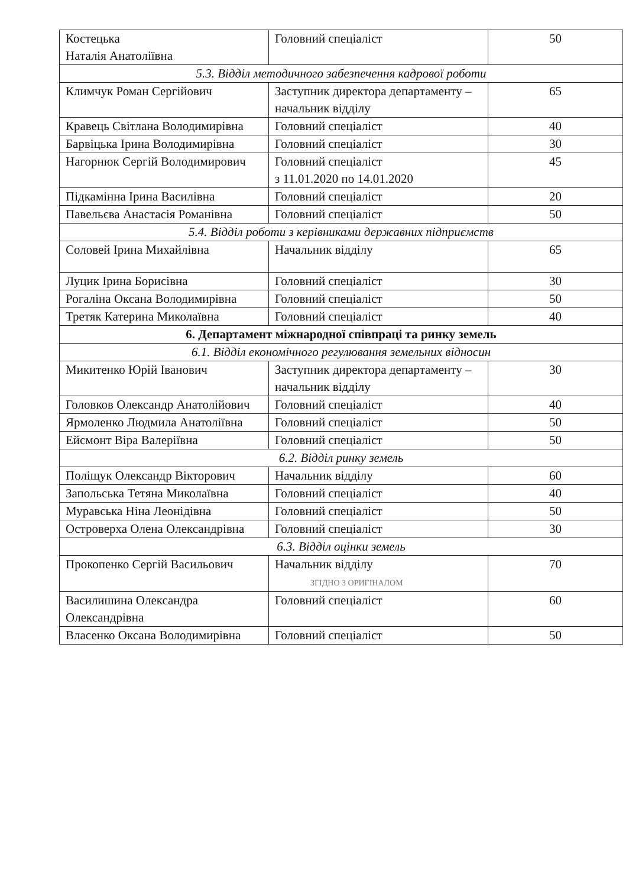| Костецька Наталія Анатоліївна | Головний спеціаліст | 50 |
| 5.3. Відділ методичного забезпечення кадрової роботи | | |
| Климчук Роман Сергійович | Заступник директора департаменту – начальник відділу | 65 |
| Кравець Світлана Володимирівна | Головний спеціаліст | 40 |
| Барвіцька Ірина Володимирівна | Головний спеціаліст | 30 |
| Нагорнюк Сергій Володимирович | Головний спеціаліст з 11.01.2020 по 14.01.2020 | 45 |
| Підкамінна Ірина Василівна | Головний спеціаліст | 20 |
| Павельєва Анастасія Романівна | Головний спеціаліст | 50 |
| 5.4. Відділ роботи з керівниками державних підприємств | | |
| Соловей Ірина Михайлівна | Начальник відділу | 65 |
| Луцик Ірина Борисівна | Головний спеціаліст | 30 |
| Рогаліна Оксана Володимирівна | Головний спеціаліст | 50 |
| Третяк Катерина Миколаївна | Головний спеціаліст | 40 |
| 6. Департамент міжнародної співпраці та ринку земель | | |
| 6.1. Відділ економічного регулювання земельних відносин | | |
| Микитенко Юрій Іванович | Заступник директора департаменту – начальник відділу | 30 |
| Головков Олександр Анатолійович | Головний спеціаліст | 40 |
| Ярмоленко Людмила Анатоліївна | Головний спеціаліст | 50 |
| Ейсмонт Віра Валеріївна | Головний спеціаліст | 50 |
| 6.2. Відділ ринку земель | | |
| Поліщук Олександр Вікторович | Начальник відділу | 60 |
| Запольська Тетяна Миколаївна | Головний спеціаліст | 40 |
| Муравська Ніна Леонідівна | Головний спеціаліст | 50 |
| Островерха Олена Олександрівна | Головний спеціаліст | 30 |
| 6.3. Відділ оцінки земель | | |
| Прокопенко Сергій Васильович | Начальник відділу ЗГІДНО З ОРИГІНАЛОМ | 70 |
| Василишина Олександра Олександрівна | Головний спеціаліст | 60 |
| Власенко Оксана Володимирівна | Головний спеціаліст | 50 |